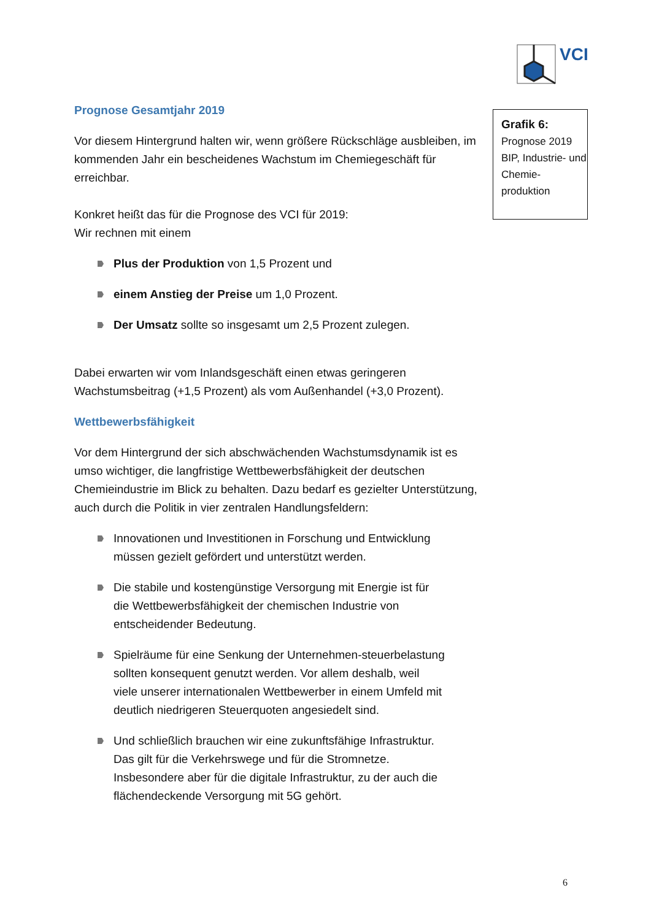VCI
Grafik 6:
Prognose 2019 BIP, Industrie- und Chemie-produktion
Prognose Gesamtjahr 2019
Vor diesem Hintergrund halten wir, wenn größere Rückschläge ausbleiben, im kommenden Jahr ein bescheidenes Wachstum im Chemiegeschäft für erreichbar.
Konkret heißt das für die Prognose des VCI für 2019:
Wir rechnen mit einem
Plus der Produktion von 1,5 Prozent und
einem Anstieg der Preise um 1,0 Prozent.
Der Umsatz sollte so insgesamt um 2,5 Prozent zulegen.
Dabei erwarten wir vom Inlandsgeschäft einen etwas geringeren Wachstumsbeitrag (+1,5 Prozent) als vom Außenhandel (+3,0 Prozent).
Wettbewerbsfähigkeit
Vor dem Hintergrund der sich abschwächenden Wachstumsdynamik ist es umso wichtiger, die langfristige Wettbewerbsfähigkeit der deutschen Chemieindustrie im Blick zu behalten. Dazu bedarf es gezielter Unterstützung, auch durch die Politik in vier zentralen Handlungsfeldern:
Innovationen und Investitionen in Forschung und Entwicklung müssen gezielt gefördert und unterstützt werden.
Die stabile und kostengünstige Versorgung mit Energie ist für die Wettbewerbsfähigkeit der chemischen Industrie von entscheidender Bedeutung.
Spielräume für eine Senkung der Unternehmen-steuerbelastung sollten konsequent genutzt werden. Vor allem deshalb, weil viele unserer internationalen Wettbewerber in einem Umfeld mit deutlich niedrigeren Steuerquoten angesiedelt sind.
Und schließlich brauchen wir eine zukunftsfähige Infrastruktur. Das gilt für die Verkehrswege und für die Stromnetze. Insbesondere aber für die digitale Infrastruktur, zu der auch die flächendeckende Versorgung mit 5G gehört.
6